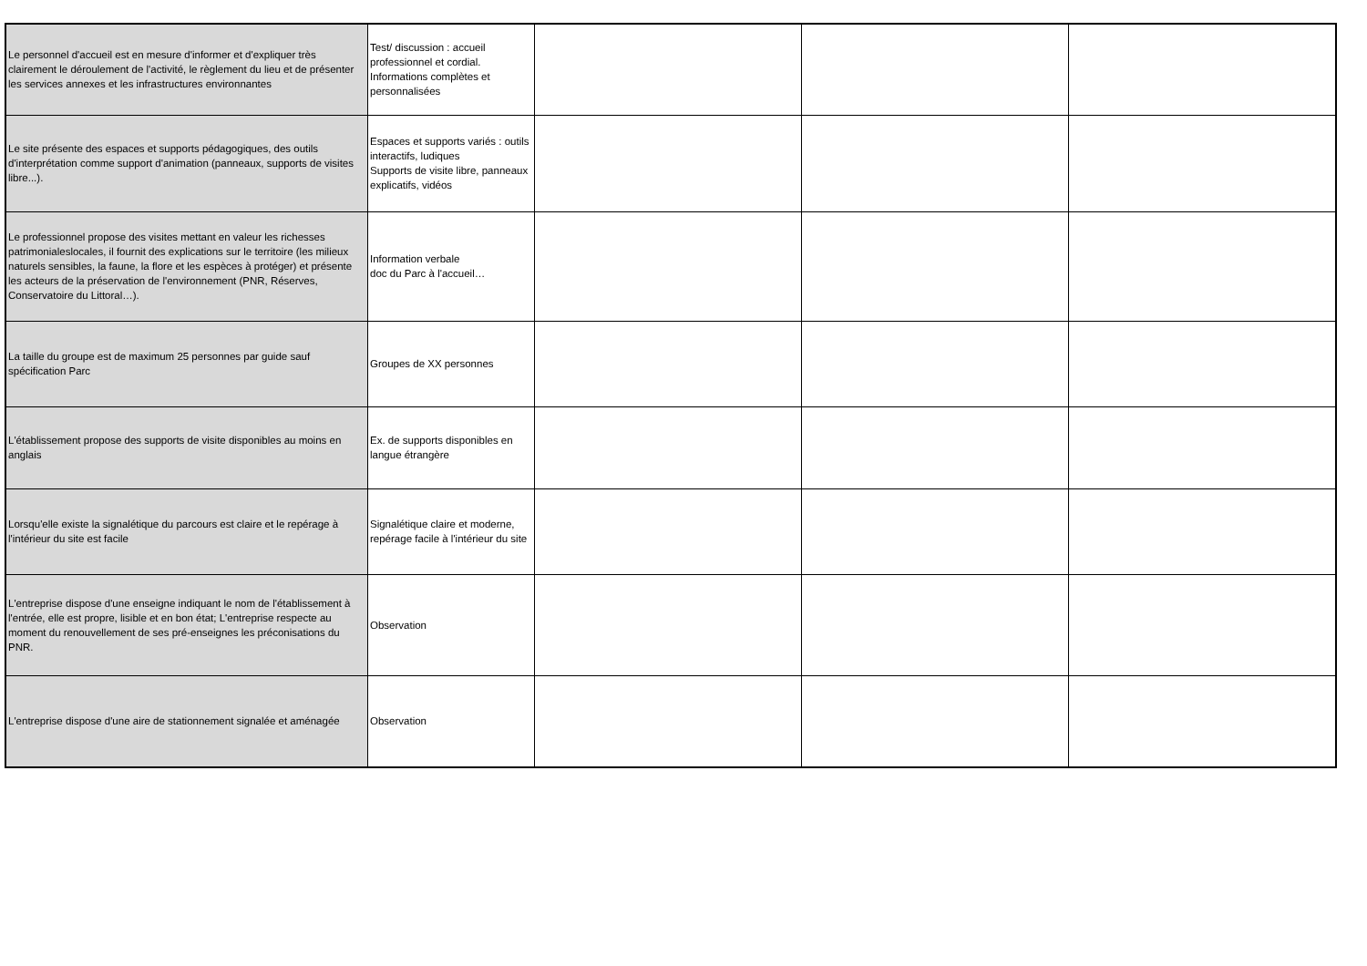| Le personnel d'accueil est en mesure d'informer et d'expliquer très clairement le déroulement de l'activité, le règlement du lieu et de présenter les services annexes et les infrastructures environnantes | Test/ discussion : accueil professionnel et cordial. Informations complètes et personnalisées | | | |
| Le site présente des espaces et supports pédagogiques, des outils d'interprétation comme support d'animation (panneaux, supports de visites libre...). | Espaces et supports variés : outils interactifs, ludiques Supports de visite libre, panneaux explicatifs, vidéos | | | |
| Le professionnel propose des visites mettant en valeur les richesses patrimonialeslocales, il fournit des explications sur le territoire (les milieux naturels sensibles, la faune, la flore et les espèces à protéger) et présente les acteurs de la préservation de l'environnement (PNR, Réserves, Conservatoire du Littoral…). | Information verbale doc du Parc à l'accueil… | | | |
| La taille du groupe est de maximum 25 personnes par guide sauf spécification Parc | Groupes de XX personnes | | | |
| L'établissement propose des supports de visite disponibles au moins en anglais | Ex. de supports disponibles en langue étrangère | | | |
| Lorsqu'elle existe la signalétique du parcours est claire et le repérage à l'intérieur du site est facile | Signalétique claire et moderne, repérage facile à l'intérieur du site | | | |
| L'entreprise dispose d'une enseigne indiquant le nom de l'établissement à l'entrée, elle est propre, lisible et en bon état; L'entreprise respecte au moment du renouvellement de ses pré-enseignes les préconisations du PNR. | Observation | | | |
| L'entreprise dispose d'une aire de stationnement signalée et aménagée | Observation | | | |